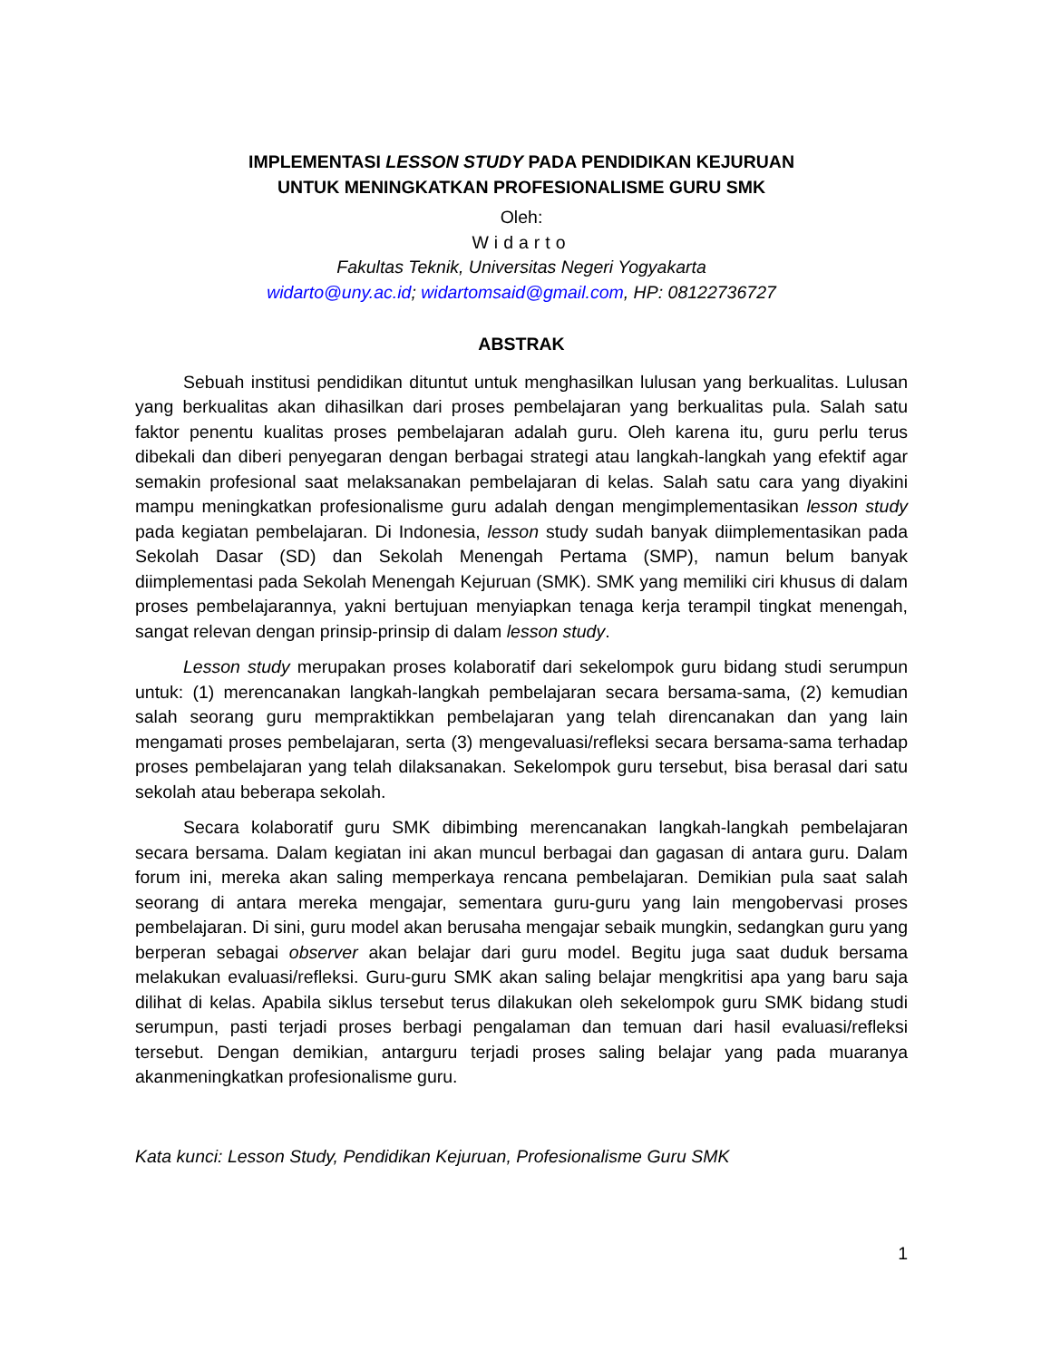IMPLEMENTASI LESSON STUDY PADA PENDIDIKAN KEJURUAN
UNTUK MENINGKATKAN PROFESIONALISME GURU SMK
Oleh:
Widarto
Fakultas Teknik, Universitas Negeri Yogyakarta
widarto@uny.ac.id; widartomsaid@gmail.com, HP: 08122736727
ABSTRAK
Sebuah institusi pendidikan dituntut untuk menghasilkan lulusan yang berkualitas. Lulusan yang berkualitas akan dihasilkan dari proses pembelajaran yang berkualitas pula. Salah satu faktor penentu kualitas proses pembelajaran adalah guru. Oleh karena itu, guru perlu terus dibekali dan diberi penyegaran dengan berbagai strategi atau langkah-langkah yang efektif agar semakin profesional saat melaksanakan pembelajaran di kelas. Salah satu cara yang diyakini mampu meningkatkan profesionalisme guru adalah dengan mengimplementasikan lesson study pada kegiatan pembelajaran. Di Indonesia, lesson study sudah banyak diimplementasikan pada Sekolah Dasar (SD) dan Sekolah Menengah Pertama (SMP), namun belum banyak diimplementasi pada Sekolah Menengah Kejuruan (SMK). SMK yang memiliki ciri khusus di dalam proses pembelajarannya, yakni bertujuan menyiapkan tenaga kerja terampil tingkat menengah, sangat relevan dengan prinsip-prinsip di dalam lesson study.
Lesson study merupakan proses kolaboratif dari sekelompok guru bidang studi serumpun untuk: (1) merencanakan langkah-langkah pembelajaran secara bersama-sama, (2) kemudian salah seorang guru mempraktikkan pembelajaran yang telah direncanakan dan yang lain mengamati proses pembelajaran, serta (3) mengevaluasi/refleksi secara bersama-sama terhadap proses pembelajaran yang telah dilaksanakan. Sekelompok guru tersebut, bisa berasal dari satu sekolah atau beberapa sekolah.
Secara kolaboratif guru SMK dibimbing merencanakan langkah-langkah pembelajaran secara bersama. Dalam kegiatan ini akan muncul berbagai dan gagasan di antara guru. Dalam forum ini, mereka akan saling memperkaya rencana pembelajaran. Demikian pula saat salah seorang di antara mereka mengajar, sementara guru-guru yang lain mengobervasi proses pembelajaran. Di sini, guru model akan berusaha mengajar sebaik mungkin, sedangkan guru yang berperan sebagai observer akan belajar dari guru model. Begitu juga saat duduk bersama melakukan evaluasi/refleksi. Guru-guru SMK akan saling belajar mengkritisi apa yang baru saja dilihat di kelas. Apabila siklus tersebut terus dilakukan oleh sekelompok guru SMK bidang studi serumpun, pasti terjadi proses berbagi pengalaman dan temuan dari hasil evaluasi/refleksi tersebut. Dengan demikian, antarguru terjadi proses saling belajar yang pada muaranya akanmeningkatkan profesionalisme guru.
Kata kunci: Lesson Study, Pendidikan Kejuruan, Profesionalisme Guru SMK
1